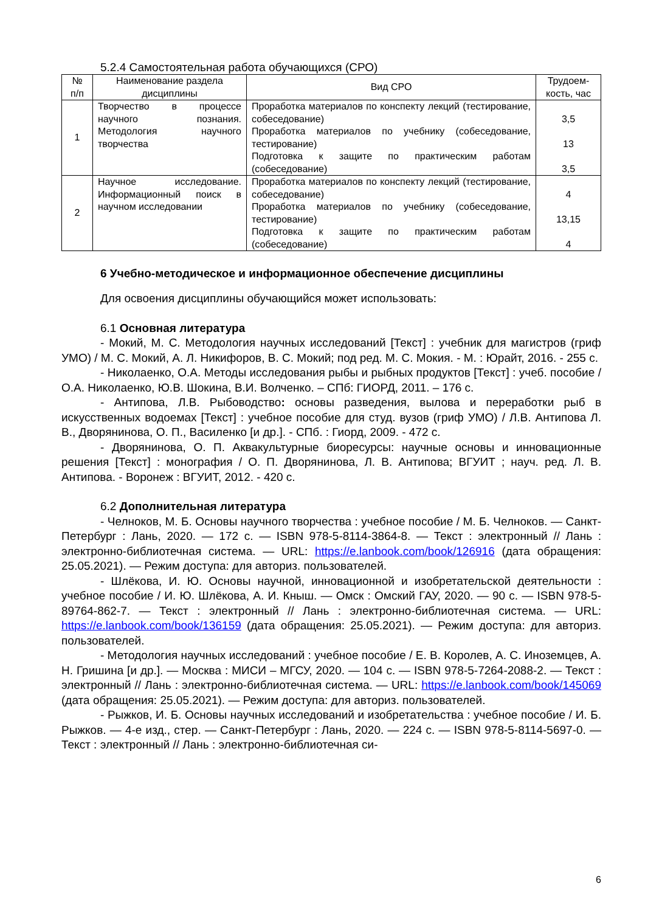5.2.4 Самостоятельная работа обучающихся (СРО)
| № п/п | Наименование раздела дисциплины | Вид СРО | Трудоем-кость, час |
| --- | --- | --- | --- |
| 1 | Творчество в процессе научного познания. Методология научного творчества | Проработка материалов по конспекту лекций (тестирование, собеседование) Проработка материалов по учебнику (собеседование, тестирование) Подготовка к защите по практическим работам (собеседование) | 3,5 13 3,5 |
| 2 | Научное исследование. Информационный поиск в научном исследовании | Проработка материалов по конспекту лекций (тестирование, собеседование) Проработка материалов по учебнику (собеседование, тестирование) Подготовка к защите по практическим работам (собеседование) | 4 13,15 4 |
6 Учебно-методическое и информационное обеспечение дисциплины
Для освоения дисциплины обучающийся может использовать:
6.1 Основная литература
- Мокий, М. С. Методология научных исследований [Текст] : учебник для магистров (гриф УМО) / М. С. Мокий, А. Л. Никифоров, В. С. Мокий; под ред. М. С. Мокия. - М. : Юрайт, 2016. - 255 с.
- Николаенко, О.А. Методы исследования рыбы и рыбных продуктов [Текст] : учеб. пособие / О.А. Николаенко, Ю.В. Шокина, В.И. Волченко. – СПб: ГИОРД, 2011. – 176 с.
- Антипова, Л.В. Рыбоводство: основы разведения, вылова и переработки рыб в искусственных водоемах [Текст] : учебное пособие для студ. вузов (гриф УМО) / Л.В. Антипова Л. В., Дворянинова, О. П., Василенко [и др.]. - СПб. : Гиорд, 2009. - 472 с.
- Дворянинова, О. П. Аквакультурные биоресурсы: научные основы и инновационные решения [Текст] : монография / О. П. Дворянинова, Л. В. Антипова; ВГУИТ ; науч. ред. Л. В. Антипова. - Воронеж : ВГУИТ, 2012. - 420 с.
6.2 Дополнительная литература
- Челноков, М. Б. Основы научного творчества : учебное пособие / М. Б. Челноков. — Санкт-Петербург : Лань, 2020. — 172 с. — ISBN 978-5-8114-3864-8. — Текст : электронный // Лань : электронно-библиотечная система. — URL: https://e.lanbook.com/book/126916 (дата обращения: 25.05.2021). — Режим доступа: для авториз. пользователей.
- Шлёкова, И. Ю. Основы научной, инновационной и изобретательской деятельности : учебное пособие / И. Ю. Шлёкова, А. И. Кныш. — Омск : Омский ГАУ, 2020. — 90 с. — ISBN 978-5-89764-862-7. — Текст : электронный // Лань : электронно-библиотечная система. — URL: https://e.lanbook.com/book/136159 (дата обращения: 25.05.2021). — Режим доступа: для авториз. пользователей.
- Методология научных исследований : учебное пособие / Е. В. Королев, А. С. Иноземцев, А. Н. Гришина [и др.]. — Москва : МИСИ – МГСУ, 2020. — 104 с. — ISBN 978-5-7264-2088-2. — Текст : электронный // Лань : электронно-библиотечная система. — URL: https://e.lanbook.com/book/145069 (дата обращения: 25.05.2021). — Режим доступа: для авториз. пользователей.
- Рыжков, И. Б. Основы научных исследований и изобретательства : учебное пособие / И. Б. Рыжков. — 4-е изд., стер. — Санкт-Петербург : Лань, 2020. — 224 с. — ISBN 978-5-8114-5697-0. — Текст : электронный // Лань : электронно-библиотечная си-
6